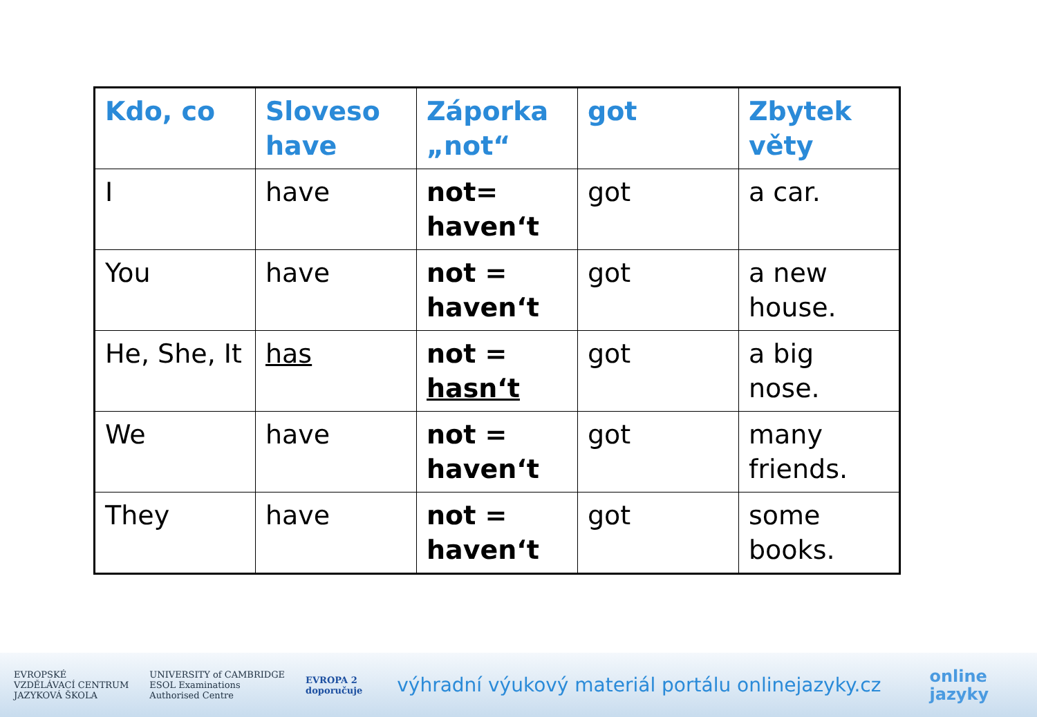| Kdo, co | Sloveso have | Záporka „not“ | got | Zbytek věty |
| --- | --- | --- | --- | --- |
| I | have | not= haven‘t | got | a car. |
| You | have | not = haven‘t | got | a new house. |
| He, She, It | has | not = hasn‘t | got | a big nose. |
| We | have | not = haven‘t | got | many friends. |
| They | have | not = haven‘t | got | some books. |
EVROPSKÉ
VZDĚLÁVACÍ CENTRUM
JAZYKOVÁ ŠKOLA
UNIVERSITY of CAMBRIDGE
ESOL Examinations
Authorised Centre
EVROPA 2
doporučuje
výhradní výukový materiál portálu onlinejazyky.cz
online
jazyky